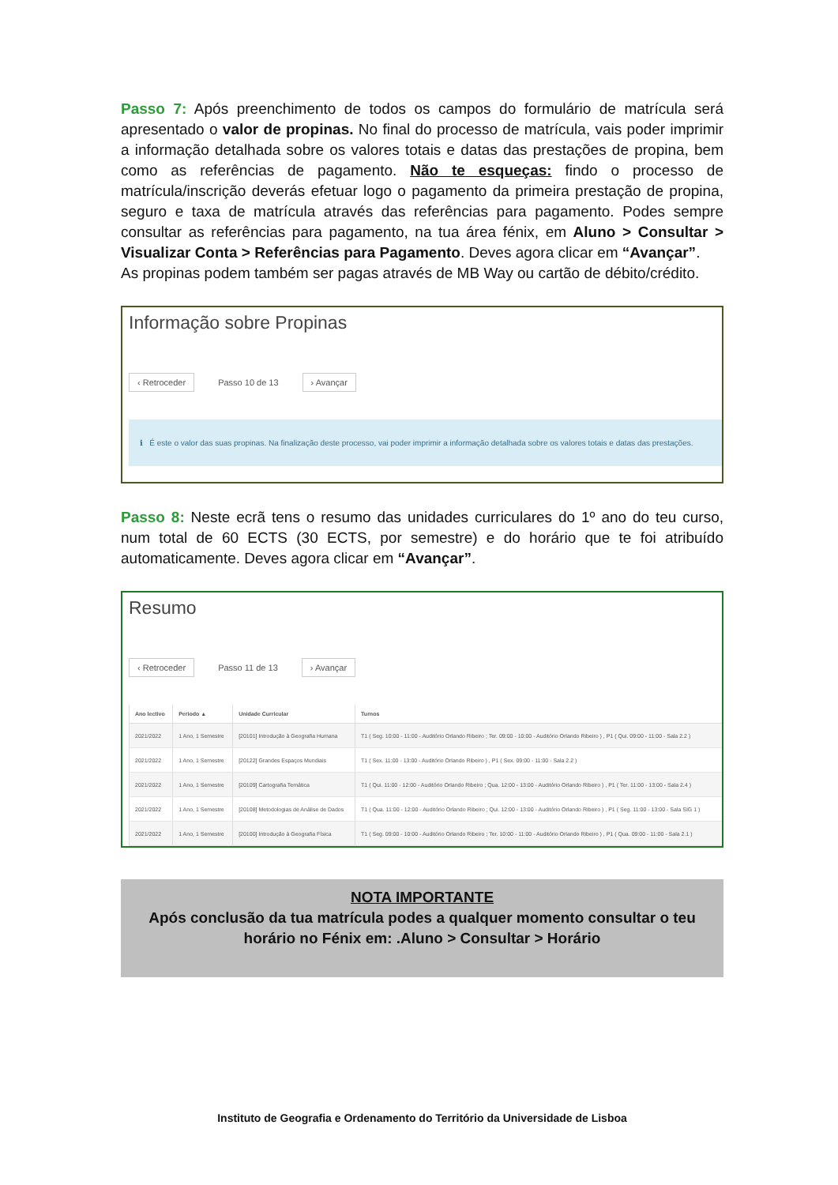Passo 7: Após preenchimento de todos os campos do formulário de matrícula será apresentado o valor de propinas. No final do processo de matrícula, vais poder imprimir a informação detalhada sobre os valores totais e datas das prestações de propina, bem como as referências de pagamento. Não te esqueças: findo o processo de matrícula/inscrição deverás efetuar logo o pagamento da primeira prestação de propina, seguro e taxa de matrícula através das referências para pagamento. Podes sempre consultar as referências para pagamento, na tua área fénix, em Aluno > Consultar > Visualizar Conta > Referências para Pagamento. Deves agora clicar em “Avançar”.
As propinas podem também ser pagas através de MB Way ou cartão de débito/crédito.
Informação sobre Propinas
‹ Retroceder Passo 10 de 13 › Avançar
ℹ É este o valor das suas propinas. Na finalização deste processo, vai poder imprimir a informação detalhada sobre os valores totais e datas das prestações.
Passo 8: Neste ecrã tens o resumo das unidades curriculares do 1º ano do teu curso, num total de 60 ECTS (30 ECTS, por semestre) e do horário que te foi atribuído automaticamente. Deves agora clicar em “Avançar”.
Resumo
‹ Retroceder Passo 11 de 13 › Avançar
| Ano lectivo | Periodo ▲ | Unidade Curricular | Turnos |
| --- | --- | --- | --- |
| 2021/2022 | 1 Ano, 1 Semestre | [20101] Introdução à Geografia Humana | T1 ( Seg. 10:00 - 11:00 - Auditório Orlando Ribeiro ; Ter. 09:00 - 10:00 - Auditório Orlando Ribeiro ) , P1 ( Qui. 09:00 - 11:00 - Sala 2.2 ) |
| 2021/2022 | 1 Ano, 1 Semestre | [20122] Grandes Espaços Mundiais | T1 ( Sex. 11:00 - 13:00 - Auditório Orlando Ribeiro ) , P1 ( Sex. 09:00 - 11:00 - Sala 2.2 ) |
| 2021/2022 | 1 Ano, 1 Semestre | [20109] Cartografia Temática | T1 ( Qui. 11:00 - 12:00 - Auditório Orlando Ribeiro ; Qua. 12:00 - 13:00 - Auditório Orlando Ribeiro ) , P1 ( Ter. 11:00 - 13:00 - Sala 2.4 ) |
| 2021/2022 | 1 Ano, 1 Semestre | [20108] Metodologias de Análise de Dados | T1 ( Qua. 11:00 - 12:00 - Auditório Orlando Ribeiro ; Qui. 12:00 - 13:00 - Auditório Orlando Ribeiro ) , P1 ( Seg. 11:00 - 13:00 - Sala SIG 1 ) |
| 2021/2022 | 1 Ano, 1 Semestre | [20100] Introdução à Geografia Física | T1 ( Seg. 09:00 - 10:00 - Auditório Orlando Ribeiro ; Ter. 10:00 - 11:00 - Auditório Orlando Ribeiro ) , P1 ( Qua. 09:00 - 11:00 - Sala 2.1 ) |
NOTA IMPORTANTE
Após conclusão da tua matrícula podes a qualquer momento consultar o teu horário no Fénix em: .Aluno > Consultar > Horário
Instituto de Geografia e Ordenamento do Território da Universidade de Lisboa